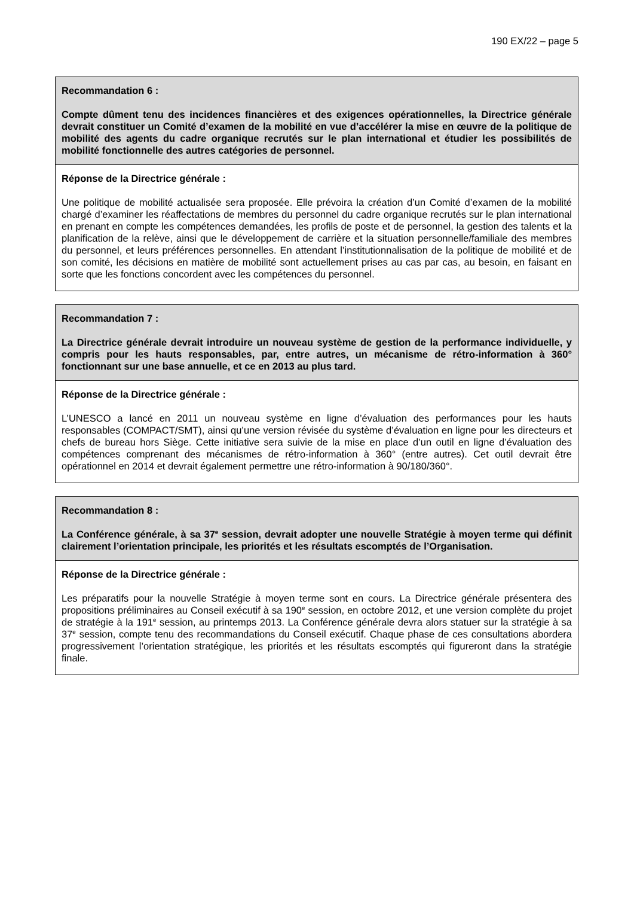190 EX/22 – page 5
Recommandation 6 :
Compte dûment tenu des incidences financières et des exigences opérationnelles, la Directrice générale devrait constituer un Comité d’examen de la mobilité en vue d’accélérer la mise en œuvre de la politique de mobilité des agents du cadre organique recrutés sur le plan international et étudier les possibilités de mobilité fonctionnelle des autres catégories de personnel.
Réponse de la Directrice générale :
Une politique de mobilité actualisée sera proposée. Elle prévoira la création d’un Comité d’examen de la mobilité chargé d’examiner les réaffectations de membres du personnel du cadre organique recrutés sur le plan international en prenant en compte les compétences demandées, les profils de poste et de personnel, la gestion des talents et la planification de la relève, ainsi que le développement de carrière et la situation personnelle/familiale des membres du personnel, et leurs préférences personnelles. En attendant l’institutionnalisation de la politique de mobilité et de son comité, les décisions en matière de mobilité sont actuellement prises au cas par cas, au besoin, en faisant en sorte que les fonctions concordent avec les compétences du personnel.
Recommandation 7 :
La Directrice générale devrait introduire un nouveau système de gestion de la performance individuelle, y compris pour les hauts responsables, par, entre autres, un mécanisme de rétro-information à 360° fonctionnant sur une base annuelle, et ce en 2013 au plus tard.
Réponse de la Directrice générale :
L’UNESCO a lancé en 2011 un nouveau système en ligne d’évaluation des performances pour les hauts responsables (COMPACT/SMT), ainsi qu’une version révisée du système d’évaluation en ligne pour les directeurs et chefs de bureau hors Siège. Cette initiative sera suivie de la mise en place d’un outil en ligne d’évaluation des compétences comprenant des mécanismes de rétro-information à 360° (entre autres). Cet outil devrait être opérationnel en 2014 et devrait également permettre une rétro-information à 90/180/360°.
Recommandation 8 :
La Conférence générale, à sa 37<sup>e</sup> session, devrait adopter une nouvelle Stratégie à moyen terme qui définit clairement l’orientation principale, les priorités et les résultats escomptés de l’Organisation.
Réponse de la Directrice générale :
Les préparatifs pour la nouvelle Stratégie à moyen terme sont en cours. La Directrice générale présentera des propositions préliminaires au Conseil exécutif à sa 190<sup>e</sup> session, en octobre 2012, et une version complète du projet de stratégie à la 191<sup>e</sup> session, au printemps 2013. La Conférence générale devra alors statuer sur la stratégie à sa 37<sup>e</sup> session, compte tenu des recommandations du Conseil exécutif. Chaque phase de ces consultations abordera progressivement l’orientation stratégique, les priorités et les résultats escomptés qui figureront dans la stratégie finale.